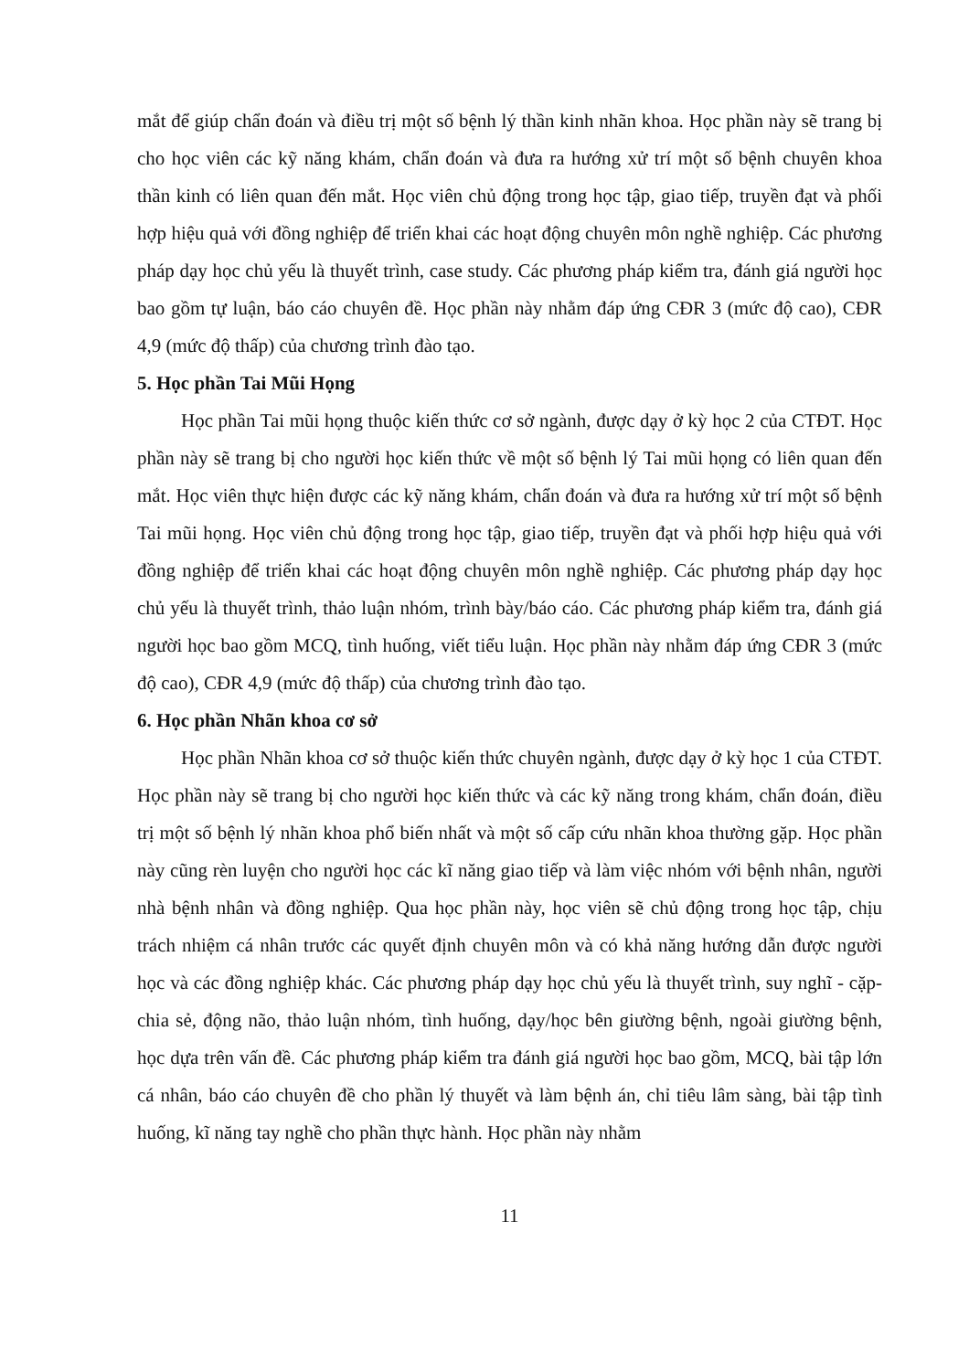mắt để giúp chẩn đoán và điều trị một số bệnh lý thần kinh nhãn khoa. Học phần này sẽ trang bị cho học viên các kỹ năng khám, chẩn đoán và đưa ra hướng xử trí một số bệnh chuyên khoa thần kinh có liên quan đến mắt. Học viên chủ động trong học tập, giao tiếp, truyền đạt và phối hợp hiệu quả với đồng nghiệp để triển khai các hoạt động chuyên môn nghề nghiệp. Các phương pháp dạy học chủ yếu là thuyết trình, case study. Các phương pháp kiểm tra, đánh giá người học bao gồm tự luận, báo cáo chuyên đề. Học phần này nhằm đáp ứng CĐR 3 (mức độ cao), CĐR 4,9 (mức độ thấp) của chương trình đào tạo.
5. Học phần Tai Mũi Họng
Học phần Tai mũi họng thuộc kiến thức cơ sở ngành, được dạy ở kỳ học 2 của CTĐT. Học phần này sẽ trang bị cho người học kiến thức về một số bệnh lý Tai mũi họng có liên quan đến mắt. Học viên thực hiện được các kỹ năng khám, chẩn đoán và đưa ra hướng xử trí một số bệnh Tai mũi họng. Học viên chủ động trong học tập, giao tiếp, truyền đạt và phối hợp hiệu quả với đồng nghiệp để triển khai các hoạt động chuyên môn nghề nghiệp. Các phương pháp dạy học chủ yếu là thuyết trình, thảo luận nhóm, trình bày/báo cáo. Các phương pháp kiểm tra, đánh giá người học bao gồm MCQ, tình huống, viết tiểu luận. Học phần này nhằm đáp ứng CĐR 3 (mức độ cao), CĐR 4,9 (mức độ thấp) của chương trình đào tạo.
6. Học phần Nhãn khoa cơ sở
Học phần Nhãn khoa cơ sở thuộc kiến thức chuyên ngành, được dạy ở kỳ học 1 của CTĐT. Học phần này sẽ trang bị cho người học kiến thức và các kỹ năng trong khám, chẩn đoán, điều trị một số bệnh lý nhãn khoa phổ biến nhất và một số cấp cứu nhãn khoa thường gặp. Học phần này cũng rèn luyện cho người học các kĩ năng giao tiếp và làm việc nhóm với bệnh nhân, người nhà bệnh nhân và đồng nghiệp. Qua học phần này, học viên sẽ chủ động trong học tập, chịu trách nhiệm cá nhân trước các quyết định chuyên môn và có khả năng hướng dẫn được người học và các đồng nghiệp khác. Các phương pháp dạy học chủ yếu là thuyết trình, suy nghĩ - cặp- chia sẻ, động não, thảo luận nhóm, tình huống, dạy/học bên giường bệnh, ngoài giường bệnh, học dựa trên vấn đề. Các phương pháp kiểm tra đánh giá người học bao gồm, MCQ, bài tập lớn cá nhân, báo cáo chuyên đề cho phần lý thuyết và làm bệnh án, chỉ tiêu lâm sàng, bài tập tình huống, kĩ năng tay nghề cho phần thực hành. Học phần này nhằm
11